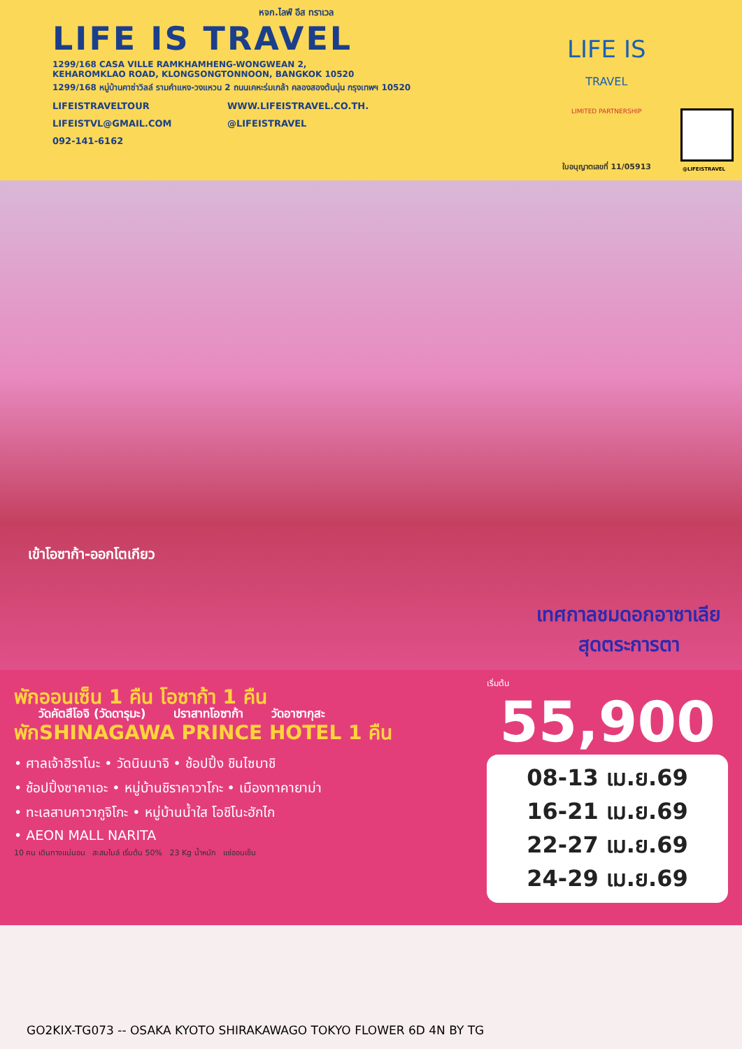หจก.ไลฟ์ อีส ทราเวล
LIFE IS TRAVEL
1299/168 CASA VILLE RAMKHAMHENG-WONGWEAN 2,
KEHAROMKLAO ROAD, KLONGSONGTONNOON, BANGKOK 10520
1299/168 หมู่บ้านคาซ่าวิลล์ รามคำแหง-วงแหวน 2 ถนนเคหะร่มเกล้า คลองสองต้นนุ่น กรุงเทพฯ 10520
LIFEISTRAVELTOUR WWW.LIFEISTRAVEL.CO.TH.
LIFEISTVL@GMAIL.COM @LIFEISTRAVEL
092-141-6162
LIFE IS
TRAVEL
LIMITED PARTNERSHIP
ใบอนุญาตเลขที่ 11/05913
@LIFEISTRAVEL
เข้าโอซาก้า-ออกโตเกียว
วัดคัตสึโอจิ (วัดดารุมะ) ปราสาทโอซาก้า วัดอาซากุสะ
เทศกาลชมดอกอาซาเลีย
สุดตระการตา
พักออนเซ็น 1 คืน โอซาก้า 1 คืน
พักSHINAGAWA PRINCE HOTEL 1 คืน
• ศาลเจ้าฮิราโนะ • วัดนินนาจิ • ช้อปปิ้ง ชินไซบาชิ
• ช้อปปิ้งซาคาเอะ • หมู่บ้านชิราคาวาโกะ • เมืองทาคายาม่า
• ทะเลสาบคาวากูจิโกะ • หมู่บ้านน้ำใส โอชิโนะฮักไก
• AEON MALL NARITA
10 คน เดินทางแน่นอน สะสมไมล์ เริ่มต้น 50% 23 Kg น้ำหนัก แช่ออนเซ็น
เริ่มต้น
55,900
08-13 เม.ย.69
16-21 เม.ย.69
22-27 เม.ย.69
24-29 เม.ย.69
GO2KIX-TG073 -- OSAKA KYOTO SHIRAKAWAGO TOKYO FLOWER 6D 4N BY TG